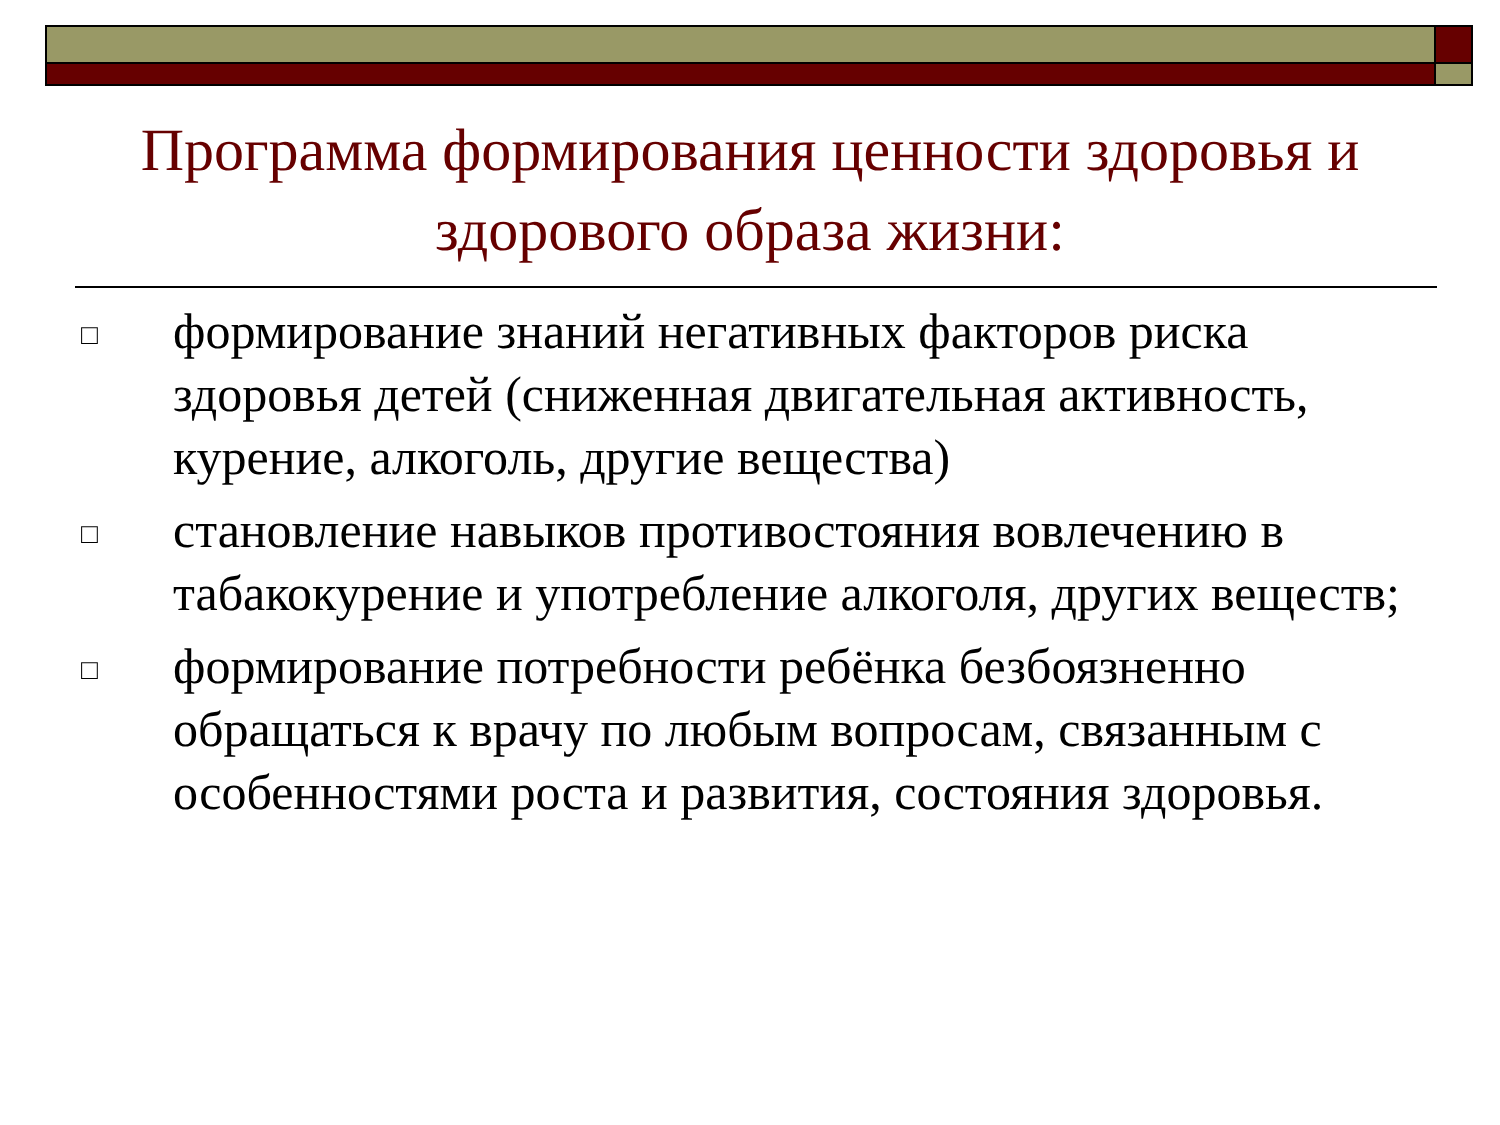Программа формирования ценности здоровья и здорового образа жизни:
□ формирование знаний негативных факторов риска здоровья детей (сниженная двигательная активность, курение, алкоголь, другие вещества)
□ становление навыков противостояния вовлечению в табакокурение и употребление алкоголя, других веществ;
□ формирование потребности ребёнка безбоязненно обращаться к врачу по любым вопросам, связанным с особенностями роста и развития, состояния здоровья.